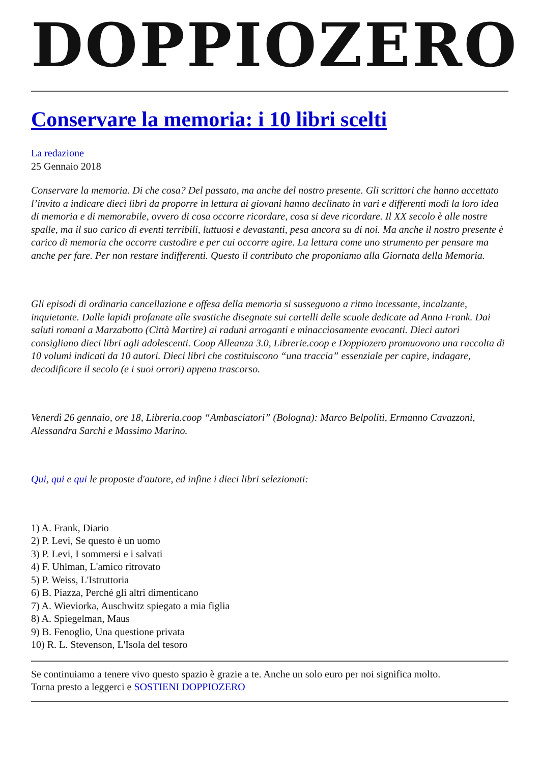DOPPIOZERO
Conservare la memoria: i 10 libri scelti
La redazione
25 Gennaio 2018
Conservare la memoria. Di che cosa? Del passato, ma anche del nostro presente. Gli scrittori che hanno accettato l’invito a indicare dieci libri da proporre in lettura ai giovani hanno declinato in vari e differenti modi la loro idea di memoria e di memorabile, ovvero di cosa occorre ricordare, cosa si deve ricordare. Il XX secolo è alle nostre spalle, ma il suo carico di eventi terribili, luttuosi e devastanti, pesa ancora su di noi. Ma anche il nostro presente è carico di memoria che occorre custodire e per cui occorre agire. La lettura come uno strumento per pensare ma anche per fare. Per non restare indifferenti. Questo il contributo che proponiamo alla Giornata della Memoria.
Gli episodi di ordinaria cancellazione e offesa della memoria si susseguono a ritmo incessante, incalzante, inquietante. Dalle lapidi profanate alle svastiche disegnate sui cartelli delle scuole dedicate ad Anna Frank. Dai saluti romani a Marzabotto (Città Martire) ai raduni arroganti e minacciosamente evocanti. Dieci autori consigliano dieci libri agli adolescenti. Coop Alleanza 3.0, Librerie.coop e Doppiozero promuovono una raccolta di 10 volumi indicati da 10 autori. Dieci libri che costituiscono “una traccia” essenziale per capire, indagare, decodificare il secolo (e i suoi orrori) appena trascorso.
Venerdì 26 gennaio, ore 18, Libreria.coop “Ambasciatori” (Bologna): Marco Belpoliti, Ermanno Cavazzoni, Alessandra Sarchi e Massimo Marino.
Qui, qui e qui le proposte d'autore, ed infine i dieci libri selezionati:
1) A. Frank, Diario
2) P. Levi, Se questo è un uomo
3) P. Levi, I sommersi e i salvati
4) F. Uhlman, L'amico ritrovato
5) P. Weiss, L'Istruttoria
6) B. Piazza, Perché gli altri dimenticano
7) A. Wieviorka, Auschwitz spiegato a mia figlia
8) A. Spiegelman, Maus
9) B. Fenoglio, Una questione privata
10) R. L. Stevenson, L'Isola del tesoro
Se continuiamo a tenere vivo questo spazio è grazie a te. Anche un solo euro per noi significa molto.
Torna presto a leggerci e SOSTIENI DOPPIOZERO